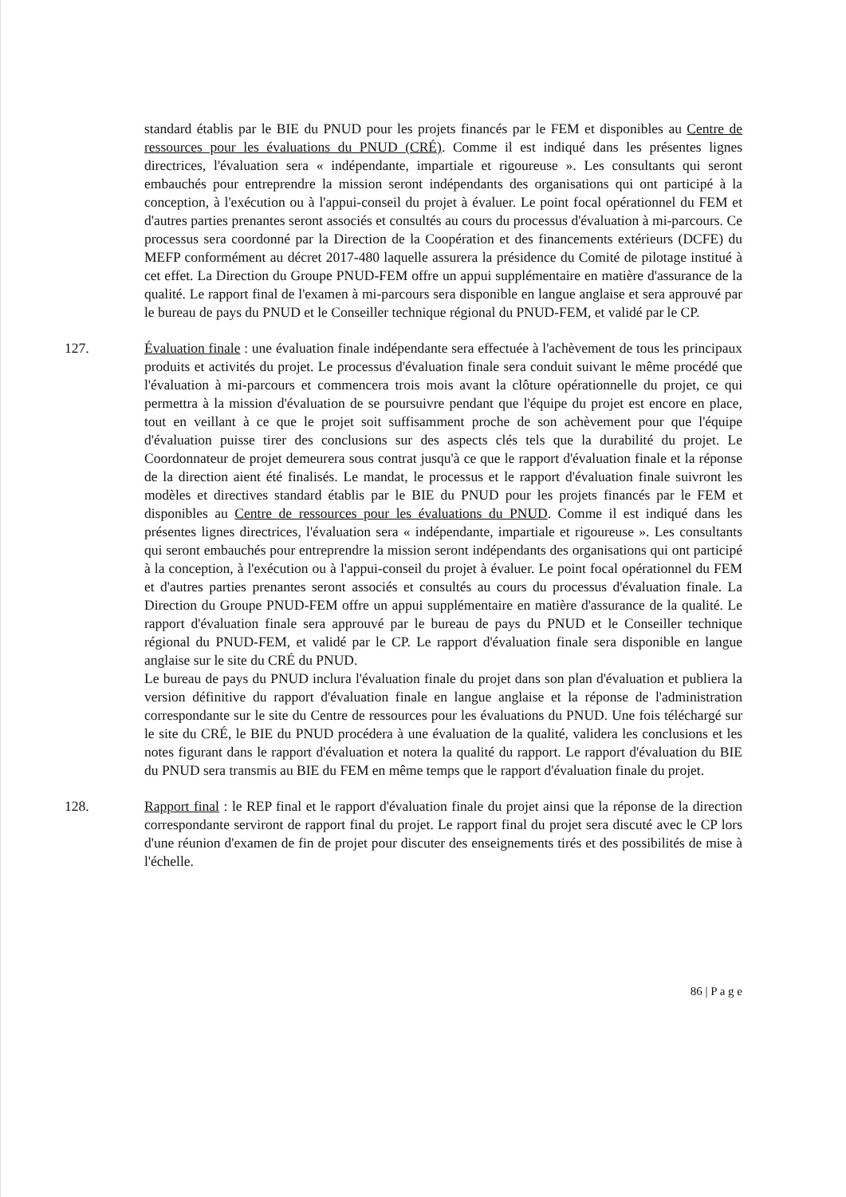standard établis par le BIE du PNUD pour les projets financés par le FEM et disponibles au Centre de ressources pour les évaluations du PNUD (CRÉ). Comme il est indiqué dans les présentes lignes directrices, l'évaluation sera « indépendante, impartiale et rigoureuse ». Les consultants qui seront embauchés pour entreprendre la mission seront indépendants des organisations qui ont participé à la conception, à l'exécution ou à l'appui-conseil du projet à évaluer. Le point focal opérationnel du FEM et d'autres parties prenantes seront associés et consultés au cours du processus d'évaluation à mi-parcours. Ce processus sera coordonné par la Direction de la Coopération et des financements extérieurs (DCFE) du MEFP conformément au décret 2017-480 laquelle assurera la présidence du Comité de pilotage institué à cet effet. La Direction du Groupe PNUD-FEM offre un appui supplémentaire en matière d'assurance de la qualité. Le rapport final de l'examen à mi-parcours sera disponible en langue anglaise et sera approuvé par le bureau de pays du PNUD et le Conseiller technique régional du PNUD-FEM, et validé par le CP.
127. Évaluation finale : une évaluation finale indépendante sera effectuée à l'achèvement de tous les principaux produits et activités du projet. Le processus d'évaluation finale sera conduit suivant le même procédé que l'évaluation à mi-parcours et commencera trois mois avant la clôture opérationnelle du projet, ce qui permettra à la mission d'évaluation de se poursuivre pendant que l'équipe du projet est encore en place, tout en veillant à ce que le projet soit suffisamment proche de son achèvement pour que l'équipe d'évaluation puisse tirer des conclusions sur des aspects clés tels que la durabilité du projet. Le Coordonnateur de projet demeurera sous contrat jusqu'à ce que le rapport d'évaluation finale et la réponse de la direction aient été finalisés. Le mandat, le processus et le rapport d'évaluation finale suivront les modèles et directives standard établis par le BIE du PNUD pour les projets financés par le FEM et disponibles au Centre de ressources pour les évaluations du PNUD. Comme il est indiqué dans les présentes lignes directrices, l'évaluation sera « indépendante, impartiale et rigoureuse ». Les consultants qui seront embauchés pour entreprendre la mission seront indépendants des organisations qui ont participé à la conception, à l'exécution ou à l'appui-conseil du projet à évaluer. Le point focal opérationnel du FEM et d'autres parties prenantes seront associés et consultés au cours du processus d'évaluation finale. La Direction du Groupe PNUD-FEM offre un appui supplémentaire en matière d'assurance de la qualité. Le rapport d'évaluation finale sera approuvé par le bureau de pays du PNUD et le Conseiller technique régional du PNUD-FEM, et validé par le CP. Le rapport d'évaluation finale sera disponible en langue anglaise sur le site du CRÉ du PNUD.
Le bureau de pays du PNUD inclura l'évaluation finale du projet dans son plan d'évaluation et publiera la version définitive du rapport d'évaluation finale en langue anglaise et la réponse de l'administration correspondante sur le site du Centre de ressources pour les évaluations du PNUD. Une fois téléchargé sur le site du CRÉ, le BIE du PNUD procédera à une évaluation de la qualité, validera les conclusions et les notes figurant dans le rapport d'évaluation et notera la qualité du rapport. Le rapport d'évaluation du BIE du PNUD sera transmis au BIE du FEM en même temps que le rapport d'évaluation finale du projet.
128. Rapport final : le REP final et le rapport d'évaluation finale du projet ainsi que la réponse de la direction correspondante serviront de rapport final du projet. Le rapport final du projet sera discuté avec le CP lors d'une réunion d'examen de fin de projet pour discuter des enseignements tirés et des possibilités de mise à l'échelle.
86 | P a g e